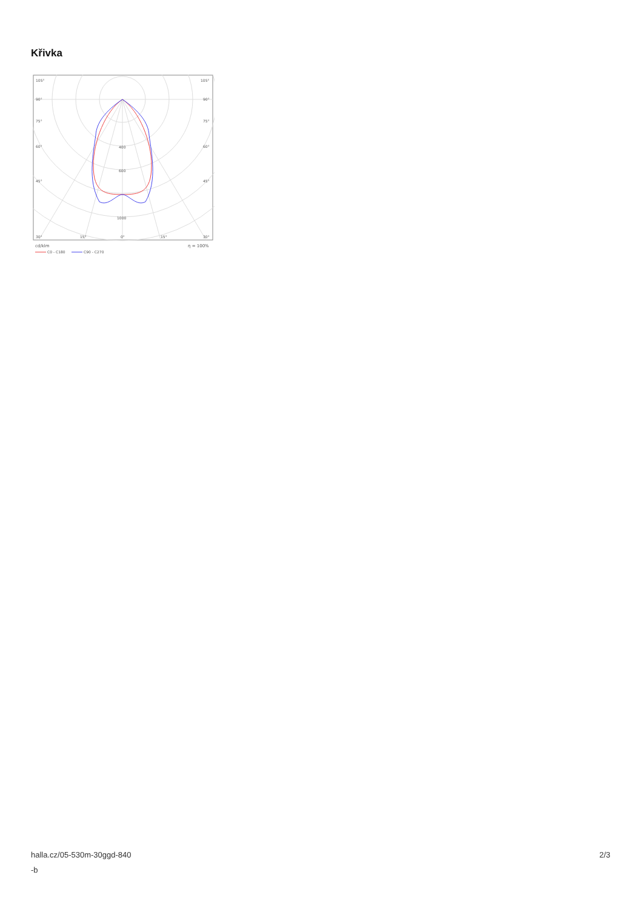Křivka
105°
105°
90°
90°
75°
75°
60°
60°
45°
45°
400
600
1000
30°
15°
0°
15°
30°
cd/klm
η = 100%
C0 - C180
C90 - C270
halla.cz/05-530m-30ggd-840
-b
2/3